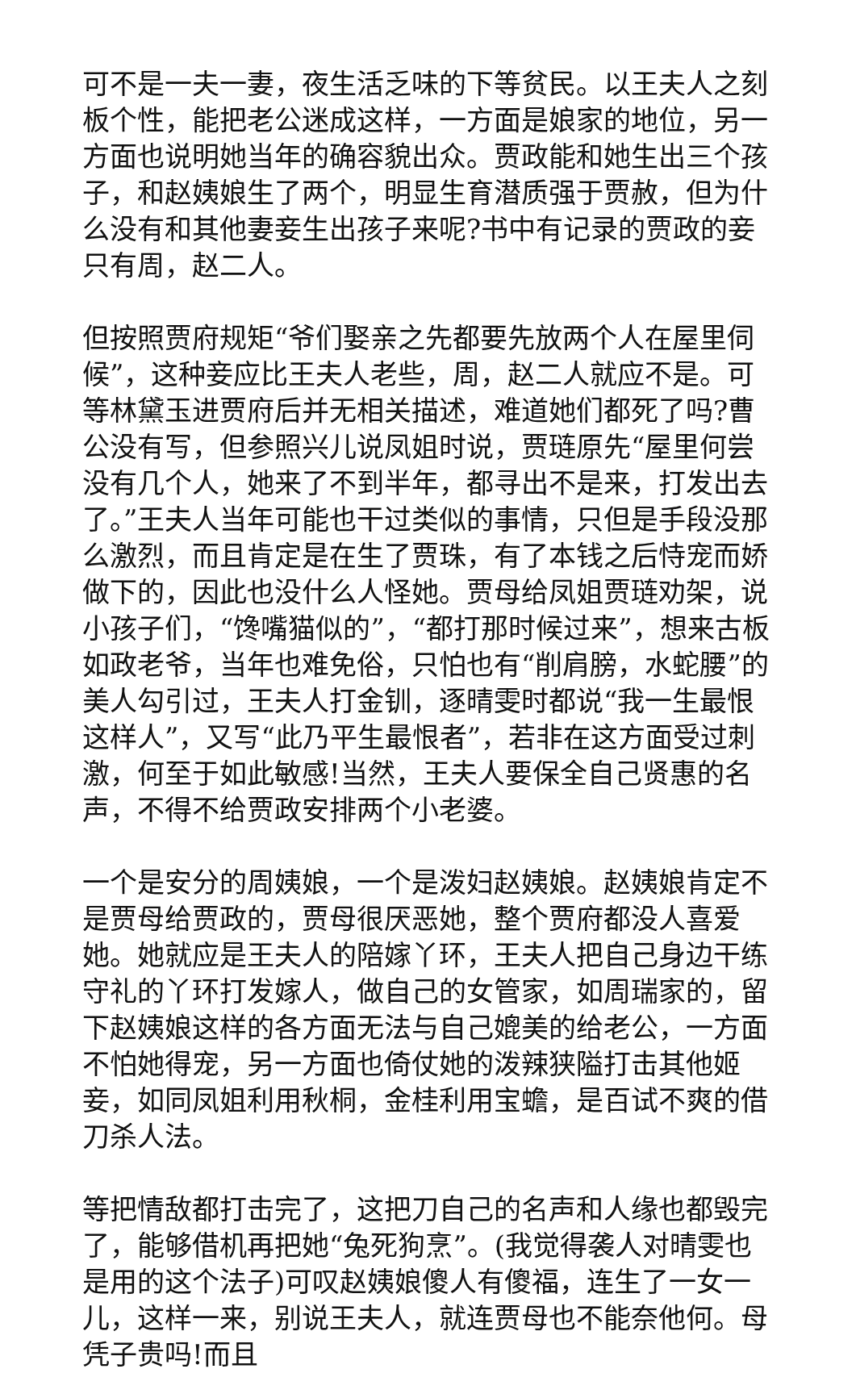可不是一夫一妻，夜生活乏味的下等贫民。以王夫人之刻板个性，能把老公迷成这样，一方面是娘家的地位，另一方面也说明她当年的确容貌出众。贾政能和她生出三个孩子，和赵姨娘生了两个，明显生育潜质强于贾赦，但为什么没有和其他妻妾生出孩子来呢?书中有记录的贾政的妾只有周，赵二人。
但按照贾府规矩“爷们娶亲之先都要先放两个人在屋里伺候”，这种妾应比王夫人老些，周，赵二人就应不是。可等林黛玉进贾府后并无相关描述，难道她们都死了吗?曹公没有写，但参照兴儿说凤姐时说，贾琏原先“屋里何尝没有几个人，她来了不到半年，都寻出不是来，打发出去了。”王夫人当年可能也干过类似的事情，只但是手段没那么激烈，而且肯定是在生了贾珠，有了本钱之后恃宠而娇做下的，因此也没什么人怪她。贾母给凤姐贾琏劝架，说小孩子们，“馋嘴猫似的”，“都打那时候过来”，想来古板如政老爷，当年也难免俗，只怕也有“削肩膀，水蛇腰”的美人勾引过，王夫人打金钏，逐晴雯时都说“我一生最恨这样人”，又写“此乃平生最恨者”，若非在这方面受过刺激，何至于如此敏感!当然，王夫人要保全自己贤惠的名声，不得不给贾政安排两个小老婆。
一个是安分的周姨娘，一个是泼妇赵姨娘。赵姨娘肯定不是贾母给贾政的，贾母很厌恶她，整个贾府都没人喜爱她。她就应是王夫人的陪嫁丫环，王夫人把自己身边干练守礼的丫环打发嫁人，做自己的女管家，如周瑞家的，留下赵姨娘这样的各方面无法与自己媲美的给老公，一方面不怕她得宠，另一方面也倚仗她的泼辣狭隘打击其他姬妾，如同凤姐利用秋桐，金桂利用宝蟾，是百试不爽的借刀杀人法。
等把情敌都打击完了，这把刀自己的名声和人缘也都毁完了，能够借机再把她“兔死狗烹”。(我觉得袭人对晴雯也是用的这个法子)可叹赵姨娘傻人有傻福，连生了一女一儿，这样一来，别说王夫人，就连贾母也不能奈他何。母凭子贵吗!而且